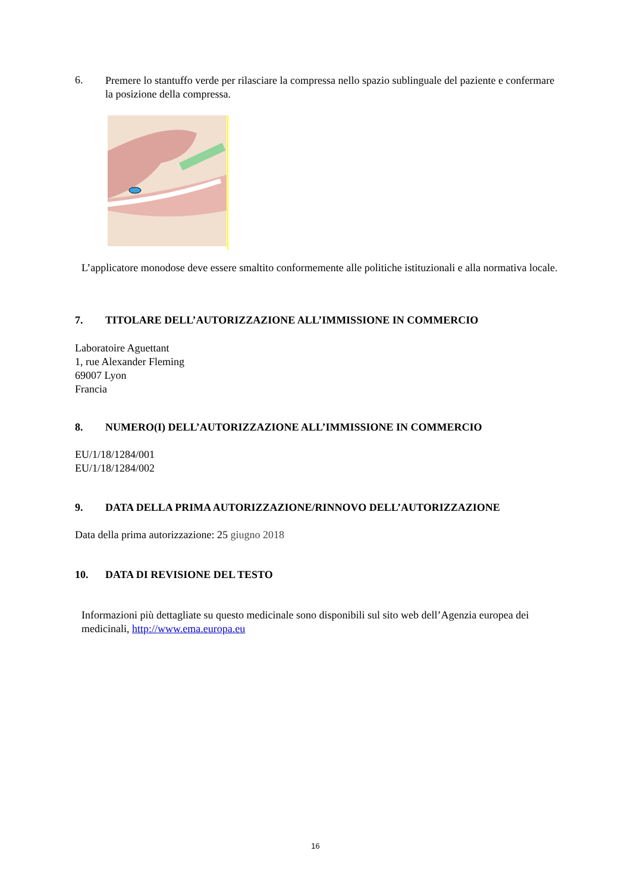6.
Premere lo stantuffo verde per rilasciare la compressa nello spazio sublinguale del paziente e confermare la posizione della compressa.
L’applicatore monodose deve essere smaltito conformemente alle politiche istituzionali e alla normativa locale.
7. TITOLARE DELL’AUTORIZZAZIONE ALL’IMMISSIONE IN COMMERCIO
Laboratoire Aguettant
1, rue Alexander Fleming
69007 Lyon
Francia
8. NUMERO(I) DELL’AUTORIZZAZIONE ALL’IMMISSIONE IN COMMERCIO
EU/1/18/1284/001
EU/1/18/1284/002
9. DATA DELLA PRIMA AUTORIZZAZIONE/RINNOVO DELL’AUTORIZZAZIONE
Data della prima autorizzazione: 25 giugno 2018
10. DATA DI REVISIONE DEL TESTO
Informazioni più dettagliate su questo medicinale sono disponibili sul sito web dell’Agenzia europea dei medicinali, http://www.ema.europa.eu
16